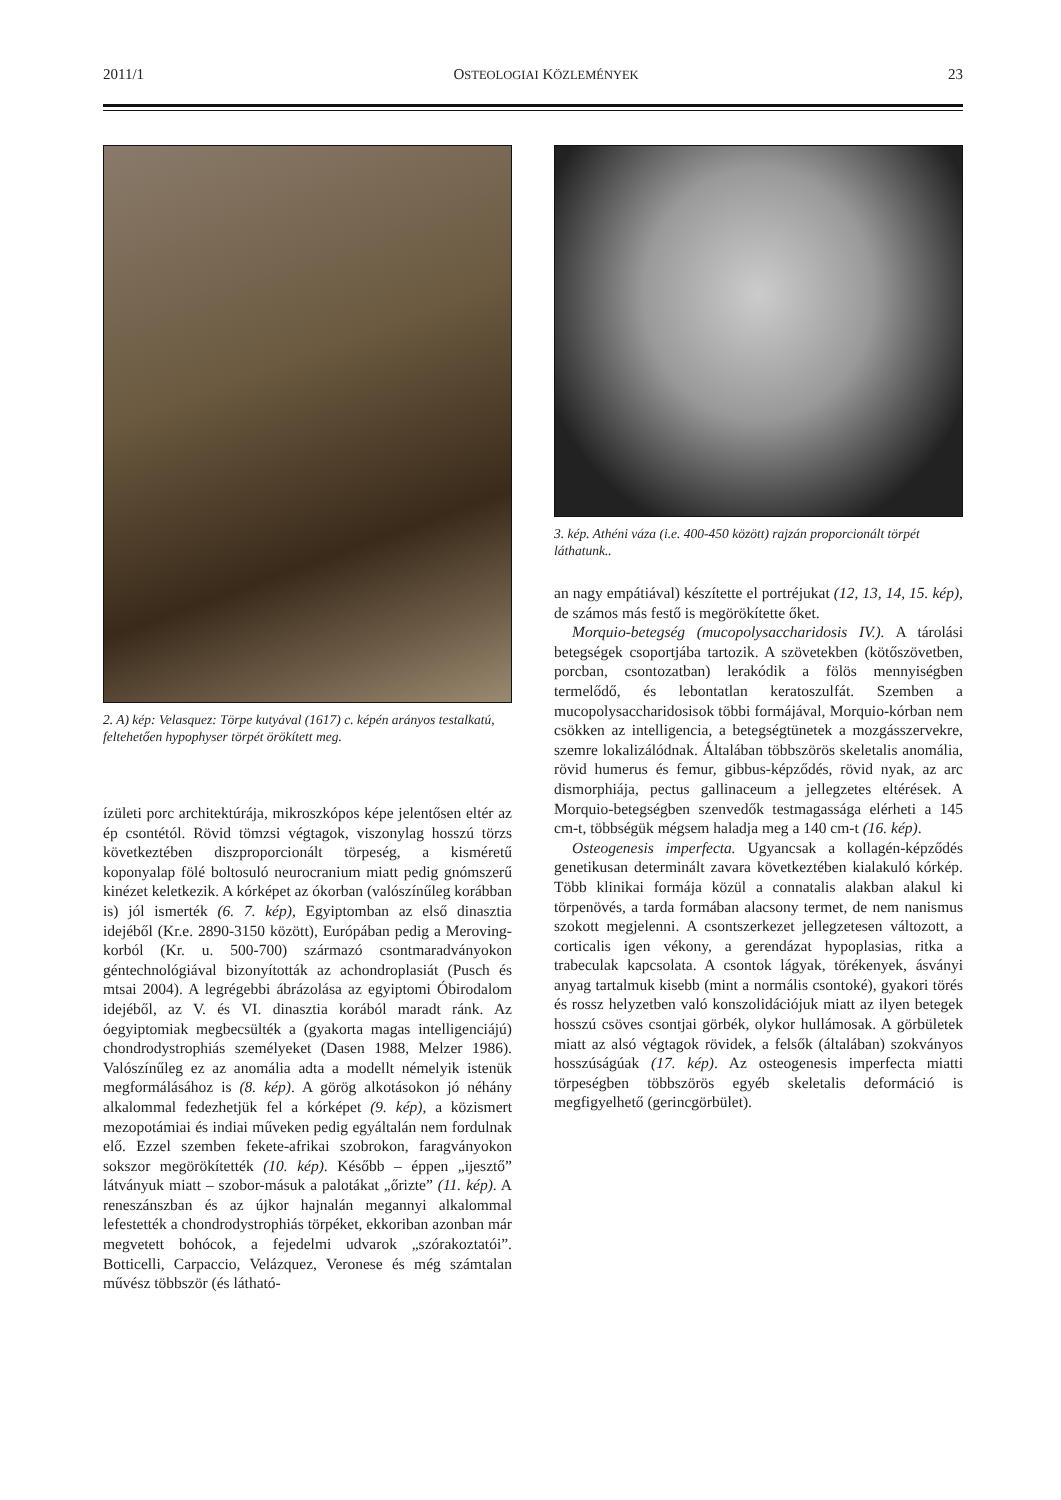2011/1 OSTEOLOGIAI KÖZLEMÉNYEK 23
2. A) kép: Velasquez: Törpe kutyával (1617) c. képén arányos testalkatú, feltehetően hypophyser törpét örökített meg.
ízületi porc architektúrája, mikroszkópos képe jelentősen eltér az ép csontétól. Rövid tömzsi végtagok, viszonylag hosszú törzs következtében diszproporcionált törpeség, a kisméretű koponyalap fölé boltosuló neurocranium miatt pedig gnómszerű kinézet keletkezik. A kórképet az ókorban (valószínűleg korábban is) jól ismerték (6. 7. kép), Egyiptomban az első dinasztia idejéből (Kr.e. 2890-3150 között), Európában pedig a Meroving-korból (Kr. u. 500-700) származó csontmaradványokon géntechnológiával bizonyították az achondroplasiát (Pusch és mtsai 2004). A legrégebbi ábrázolása az egyiptomi Óbirodalom idejéből, az V. és VI. dinasztia korából maradt ránk. Az óegyiptomiak megbecsülték a (gyakorta magas intelligenciájú) chondrodystrophiás személyeket (Dasen 1988, Melzer 1986). Valószínűleg ez az anomália adta a modellt némelyik istenük megformálásához is (8. kép). A görög alkotásokon jó néhány alkalommal fedezhetjük fel a kórképet (9. kép), a közismert mezopotámiai és indiai műveken pedig egyáltalán nem fordulnak elő. Ezzel szemben fekete-afrikai szobrokon, faragványokon sokszor megörökítették (10. kép). Később – éppen „ijesztő” látványuk miatt – szobor-másuk a palotákat „őrizte” (11. kép). A reneszánszban és az újkor hajnalán megannyi alkalommal lefestették a chondrodystrophiás törpéket, ekkoriban azonban már megvetett bohócok, a fejedelmi udvarok „szórakoztatói”. Botticelli, Carpaccio, Velázquez, Veronese és még számtalan művész többször (és látható-
3. kép. Athéni váza (i.e. 400-450 között) rajzán proporcionált törpét láthatunk..
an nagy empátiával) készítette el portréjukat (12, 13, 14, 15. kép), de számos más festő is megörökítette őket.
Morquio-betegség (mucopolysaccharidosis IV.). A tárolási betegségek csoportjába tartozik. A szövetekben (kötőszövetben, porcban, csontozatban) lerakódik a fölös mennyiségben termelődő, és lebontatlan keratoszulfát. Szemben a mucopolysaccharidosisok többi formájával, Morquio-kórban nem csökken az intelligencia, a betegségtünetek a mozgásszervekre, szemre lokalizálódnak. Általában többszörös skeletalis anomália, rövid humerus és femur, gibbus-képződés, rövid nyak, az arc dismorphiája, pectus gallinaceum a jellegzetes eltérések. A Morquio-betegségben szenvedők testmagassága elérheti a 145 cm-t, többségük mégsem haladja meg a 140 cm-t (16. kép).
Osteogenesis imperfecta. Ugyancsak a kollagén-képződés genetikusan determinált zavara következtében kialakuló kórkép. Több klinikai formája közül a connatalis alakban alakul ki törpenövés, a tarda formában alacsony termet, de nem nanismus szokott megjelenni. A csontszerkezet jellegzetesen változott, a corticalis igen vékony, a gerendázat hypoplasias, ritka a trabeculak kapcsolata. A csontok lágyak, törékenyek, ásványi anyag tartalmuk kisebb (mint a normális csontoké), gyakori törés és rossz helyzetben való konszolidációjuk miatt az ilyen betegek hosszú csöves csontjai görbék, olykor hullámosak. A görbületek miatt az alsó végtagok rövidek, a felsők (általában) szokványos hosszúságúak (17. kép). Az osteogenesis imperfecta miatti törpeségben többszörös egyéb skeletalis deformáció is megfigyelhető (gerincgörbület).